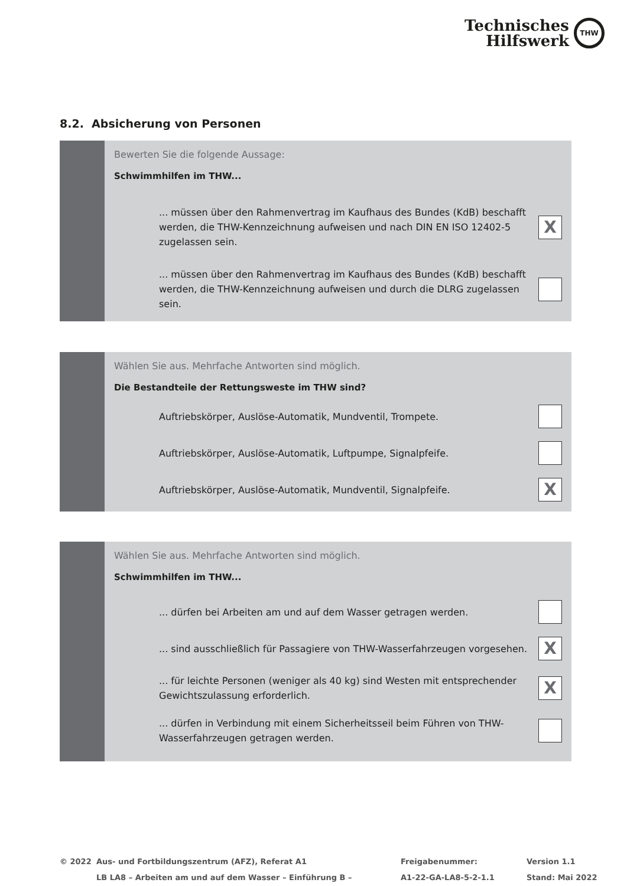Technisches
Hilfswerk
THW
8.2. Absicherung von Personen
Bewerten Sie die folgende Aussage:
Schwimmhilfen im THW...
... müssen über den Rahmenvertrag im Kaufhaus des Bundes (KdB) beschafft werden, die THW-Kennzeichnung aufweisen und nach DIN EN ISO 12402-5 zugelassen sein.
X
... müssen über den Rahmenvertrag im Kaufhaus des Bundes (KdB) beschafft werden, die THW-Kennzeichnung aufweisen und durch die DLRG zugelassen sein.
Wählen Sie aus. Mehrfache Antworten sind möglich.
Die Bestandteile der Rettungsweste im THW sind?
Auftriebskörper, Auslöse-Automatik, Mundventil, Trompete.
Auftriebskörper, Auslöse-Automatik, Luftpumpe, Signalpfeife.
Auftriebskörper, Auslöse-Automatik, Mundventil, Signalpfeife.
X
Wählen Sie aus. Mehrfache Antworten sind möglich.
Schwimmhilfen im THW...
... dürfen bei Arbeiten am und auf dem Wasser getragen werden.
... sind ausschließlich für Passagiere von THW-Wasserfahrzeugen vorgesehen.
X
... für leichte Personen (weniger als 40 kg) sind Westen mit entsprechender Gewichtszulassung erforderlich.
X
... dürfen in Verbindung mit einem Sicherheitsseil beim Führen von THW-Wasserfahrzeugen getragen werden.
© 2022 Aus- und Fortbildungszentrum (AFZ), Referat A1
LB LA8 – Arbeiten am und auf dem Wasser – Einführung B –
Freigabenummer:
A1-22-GA-LA8-5-2-1.1
Version 1.1
Stand: Mai 2022